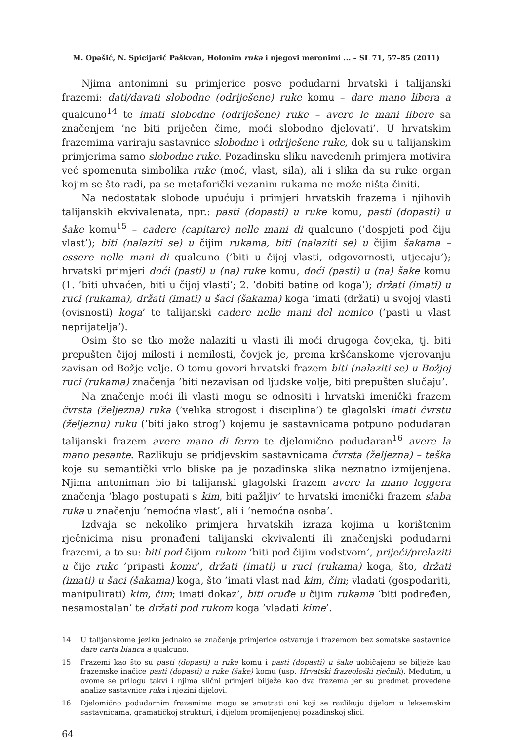M. Opašić, N. Spicijarić Paškvan, Holonim ruka i njegovi meronimi ... – SL 71, 57–85 (2011)
Njima antonimni su primjerice posve podudarni hrvatski i talijanski frazemi: dati/davati slobodne (odriješene) ruke komu – dare mano libera a qualcuno<sup>14</sup> te imati slobodne (odriješene) ruke – avere le mani libere sa značenjem ’ne biti priječen čime, moći slobodno djelovati’. U hrvatskim frazemima variraju sastavnice slobodne i odriješene ruke, dok su u talijanskim primjerima samo slobodne ruke. Pozadinsku sliku navedenih primjera motivira već spomenuta simbolika ruke (moć, vlast, sila), ali i slika da su ruke organ kojim se što radi, pa se metaforički vezanim rukama ne može ništa činiti.
Na nedostatak slobode upućuju i primjeri hrvatskih frazema i njihovih talijanskih ekvivalenata, npr.: pasti (dopasti) u ruke komu, pasti (dopasti) u šake komu<sup>15</sup> – cadere (capitare) nelle mani di qualcuno (’dospjeti pod čiju vlast’); biti (nalaziti se) u čijim rukama, biti (nalaziti se) u čijim šakama – essere nelle mani di qualcuno (’biti u čijoj vlasti, odgovornosti, utjecaju’); hrvatski primjeri doći (pasti) u (na) ruke komu, doći (pasti) u (na) šake komu (1. ’biti uhvaćen, biti u čijoj vlasti’; 2. ’dobiti batine od koga’); držati (imati) u ruci (rukama), držati (imati) u šaci (šakama) koga ’imati (držati) u svojoj vlasti (ovisnosti) koga’ te talijanski cadere nelle mani del nemico (’pasti u vlast neprijatelja’).
Osim što se tko može nalaziti u vlasti ili moći drugoga čovjeka, tj. biti prepušten čijoj milosti i nemilosti, čovjek je, prema kršćanskome vjerovanju zavisan od Božje volje. O tomu govori hrvatski frazem biti (nalaziti se) u Božjoj ruci (rukama) značenja ’biti nezavisan od ljudske volje, biti prepušten slučaju’.
Na značenje moći ili vlasti mogu se odnositi i hrvatski imenički frazem čvrsta (željezna) ruka (’velika strogost i disciplina’) te glagolski imati čvrstu (željeznu) ruku (’biti jako strog’) kojemu je sastavnicama potpuno podudaran talijanski frazem avere mano di ferro te djelomično podudaran<sup>16</sup> avere la mano pesante. Razlikuju se pridjevskim sastavnicama čvrsta (željezna) – teška koje su semantički vrlo bliske pa je pozadinska slika neznatno izmijenjena. Njima antoniman bio bi talijanski glagolski frazem avere la mano leggera značenja ’blago postupati s kim, biti pažljiv’ te hrvatski imenički frazem slaba ruka u značenju ’nemoćna vlast’, ali i ’nemoćna osoba’.
Izdvaja se nekoliko primjera hrvatskih izraza kojima u korištenim rječnicima nisu pronađeni talijanski ekvivalenti ili značenjski podudarni frazemi, a to su: biti pod čijom rukom ’biti pod čijim vodstvom’, prijeći/prelaziti u čije ruke ’pripasti komu’, držati (imati) u ruci (rukama) koga, što, držati (imati) u šaci (šakama) koga, što ’imati vlast nad kim, čim; vladati (gospodariti, manipulirati) kim, čim; imati dokaz’, biti oruđe u čijim rukama ’biti podređen, nesamostalan’ te držati pod rukom koga ’vladati kime’.
14 U talijanskome jeziku jednako se značenje primjerice ostvaruje i frazemom bez somatske sastavnice dare carta bianca a qualcuno.
15 Frazemi kao što su pasti (dopasti) u ruke komu i pasti (dopasti) u šake uobičajeno se bilježe kao frazemske inačice pasti (dopasti) u ruke (šake) komu (usp. Hrvatski frazeološki rječnik). Međutim, u ovome se prilogu takvi i njima slični primjeri bilježe kao dva frazema jer su predmet provedene analize sastavnice ruka i njezini dijelovi.
16 Djelomično podudarnim frazemima mogu se smatrati oni koji se razlikuju dijelom u leksemskim sastavnicama, gramatičkoj strukturi, i dijelom promijenjenoj pozadinskoj slici.
64